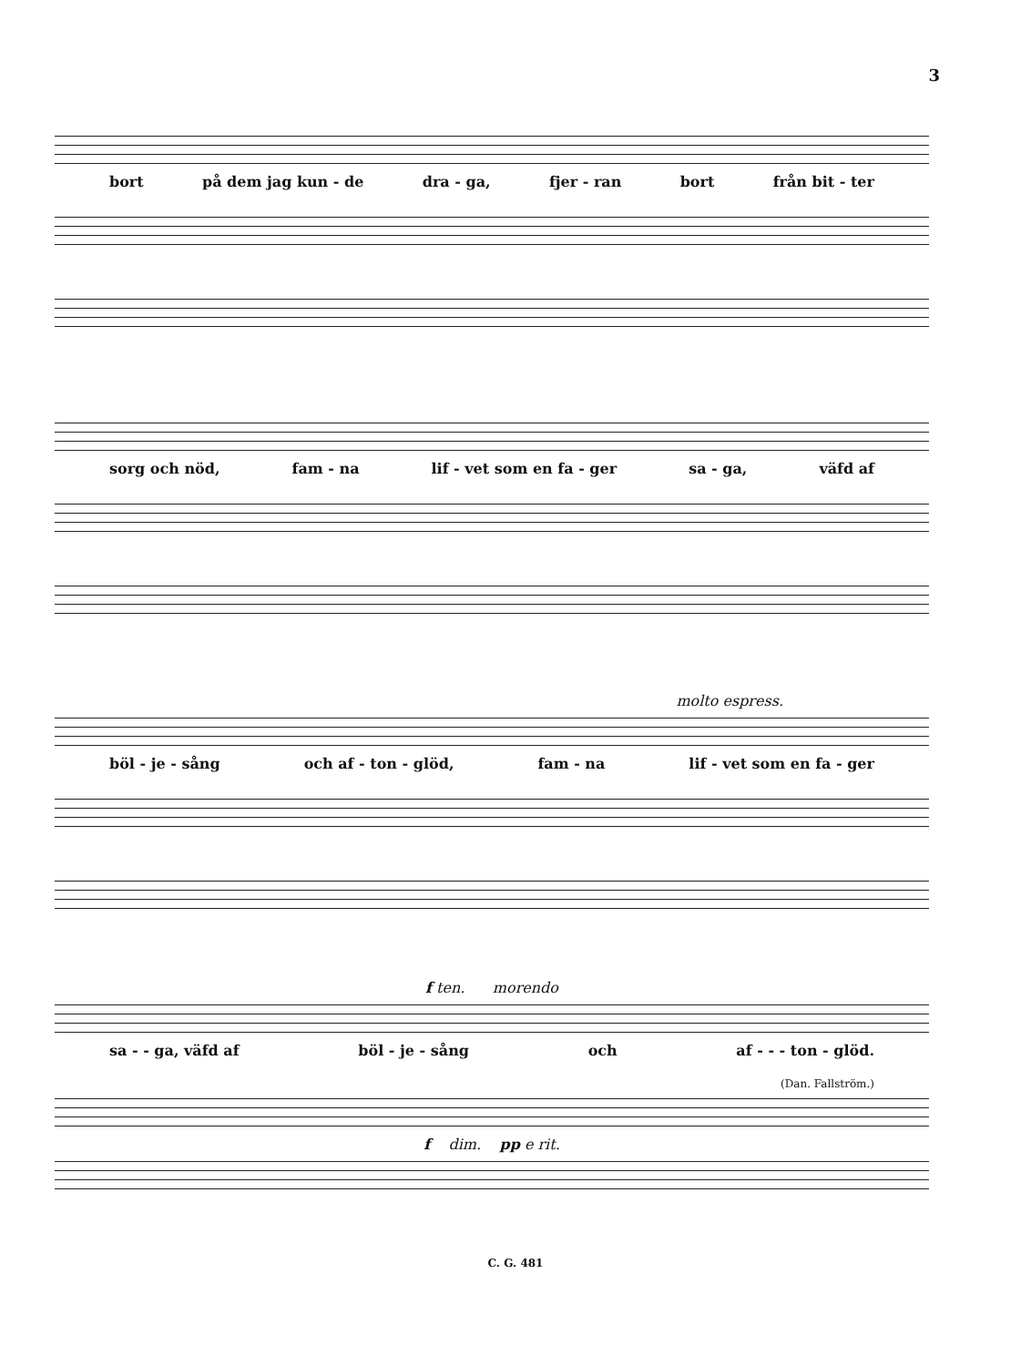3
bort på dem jag kun - de dra - ga, fjer - ran bort från bit - ter
sorg och nöd, fam - na lif - vet som en fa - ger sa - ga, väfd af
molto espress.
böl - je - sång och af - ton - glöd, fam - na lif - vet som en fa - ger
f ten. morendo
sa - - ga, väfd af böl - je - sång och af - - - ton - glöd.
(Dan. Fallström.)
f dim. pp e rit.
C. G. 481